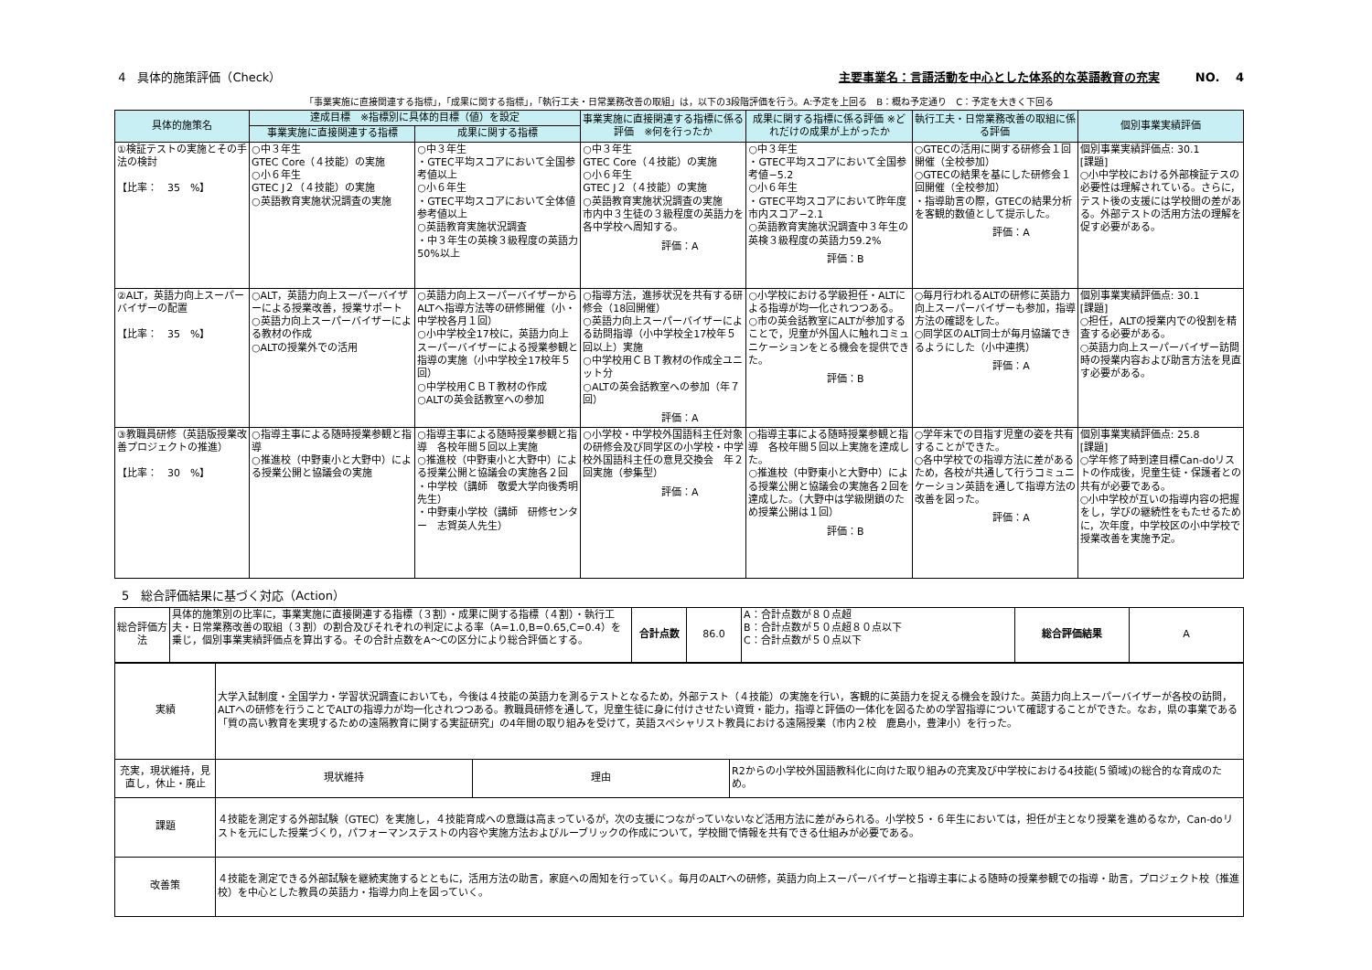4　具体的施策評価（Check） 主要事業名：言語活動を中心とした体系的な英語教育の充実　　　NO.　 4
「事業実施に直接関連する指標」，「成果に関する指標」，「執行工夫・日常業務改善の取組」は，以下の3段階評価を行う。A:予定を上回る　B：概ね予定通り　C：予定を大きく下回る
| 具体的施策名 | 達成目標 ※指標別に具体的目標（値）を設定 | | 事業実施に直接関連する指標に係る評価 ※何を行ったか | 成果に関する指標に係る評価 ※どれだけの成果が上がったか | 執行工夫・日常業務改善の取組に係る評価 | 個別事業実績評価 |
| --- | --- | --- | --- | --- | --- | --- |
| | 事業実施に直接関連する指標 | 成果に関する指標 | | | | |
| ①検証テストの実施とその手法の検討 【比率： 35 %】 | ○中３年生 GTEC Core（４技能）の実施 ○小６年生 GTEC J２（４技能）の実施 ○英語教育実施状況調査の実施 | ○中３年生 ・GTEC平均スコアにおいて全国参考値以上 ○小６年生 ・GTEC平均スコアにおいて全体値参考値以上 ○英語教育実施状況調査 ・中３年生の英検３級程度の英語力50%以上 | ○中３年生 GTEC Core（４技能）の実施 ○小６年生 GTEC J２（４技能）の実施 ○英語教育実施状況調査の実施 市内中３生徒の３級程度の英語力を各中学校へ周知する。 評価：A | ○中３年生 ・GTEC平均スコアにおいて全国参考値−5.2 ○小６年生 ・GTEC平均スコアにおいて昨年度市内スコア−2.1 ○英語教育実施状況調査中３年生の英検３級程度の英語力59.2% 評価：B | ○GTECの活用に関する研修会１回開催（全校参加） ○GTECの結果を基にした研修会１回開催（全校参加） ・指導助言の際，GTECの結果分析を客観的数値として提示した。 評価：A | 個別事業実績評価点: 30.1 [課題] ○小中学校における外部検証テスの必要性は理解されている。さらに，テスト後の支援には学校間の差がある。外部テストの活用方法の理解を促す必要がある。 |
| ②ALT，英語力向上スーパーバイザーの配置 【比率： 35 %】 | ○ALT，英語力向上スーパーバイザーによる授業改善，授業サポート ○英語力向上スーパーバイザーによる教材の作成 ○ALTの授業外での活用 | ○英語力向上スーパーバイザーからALTへ指導方法等の研修開催（小・中学校各月１回） ○小中学校全17校に，英語力向上スーパーバイザーによる授業参観と指導の実施（小中学校全17校年５回） ○中学校用ＣＢＴ教材の作成 ○ALTの英会話教室への参加 | ○指導方法，進捗状況を共有する研修会（18回開催） ○英語力向上スーパーバイザーによる訪問指導（小中学校全17校年５回以上）実施 ○中学校用ＣＢＴ教材の作成全ユニット分 ○ALTの英会話教室への参加（年７回） 評価：A | ○小学校における学級担任・ALTによる指導が均一化されつつある。 ○市の英会話教室にALTが参加することで，児童が外国人に触れコミュニケーションをとる機会を提供できた。 評価：B | ○毎月行われるALTの研修に英語力向上スーパーバイザーも参加，指導方法の確認をした。 ○同学区のALT同士が毎月協議できるようにした（小中連携） 評価：A | 個別事業実績評価点: 30.1 [課題] ○担任，ALTの授業内での役割を精査する必要がある。 ○英語力向上スーパーバイザー訪問時の授業内容および助言方法を見直す必要がある。 |
| ③教職員研修（英語版授業改善プロジェクトの推進） 【比率： 30 %】 | ○指導主事による随時授業参観と指導 ○推進校（中野東小と大野中）による授業公開と協議会の実施 | ○指導主事による随時授業参観と指導 各校年間５回以上実施 ○推進校（中野東小と大野中）による授業公開と協議会の実施各２回 ・中学校（講師 敬愛大学向後秀明先生） ・中野東小学校（講師 研修センター 志賀英人先生） | ○小学校・中学校外国語科主任対象の研修会及び同学区の小学校・中学校外国語科主任の意見交換会 年２回実施（参集型） 評価：A | ○指導主事による随時授業参観と指導 各校年間５回以上実施を達成した。 ○推進校（中野東小と大野中）による授業公開と協議会の実施各２回を達成した。（大野中は学級閉鎖のため授業公開は１回） 評価：B | ○学年末での目指す児童の姿を共有することができた。 ○各中学校での指導方法に差があるため，各校が共通して行うコミュニケーション英語を通して指導方法の改善を図った。 評価：A | 個別事業実績評価点: 25.8 [課題] ○学年修了時到達目標Can-doリストの作成後，児童生徒・保護者との共有が必要である。 ○小中学校が互いの指導内容の把握をし，学びの継続性をもたせるために，次年度，中学校区の小中学校で授業改善を実施予定。 |
5　総合評価結果に基づく対応（Action）
| 総合評価方法 | 具体的施策別の比率に，事業実施に直接関連する指標（３割）・成果に関する指標（４割）・執行工夫・日常業務改善の取組（３割）の割合及びそれぞれの判定による率（A=1.0,B=0.65,C=0.4）を乗じ，個別事業実績評価点を算出する。その合計点数をA～Cの区分により総合評価とする。 | 合計点数 | 86.0 | A：合計点数が８０点超 B：合計点数が５０点超８０点以下 C：合計点数が５０点以下 | 総合評価結果 | A |
| 実績 | 大学入試制度・全国学力・学習状況調査においても，今後は４技能の英語力を測るテストとなるため，外部テスト（４技能）の実施を行い，客観的に英語力を捉える機会を設けた。英語力向上スーパーバイザーが各校の訪問，ALTへの研修を行うことでALTの指導力が均一化されつつある。教職員研修を通して，児童生徒に身に付けさせたい資質・能力，指導と評価の一体化を図るための学習指導について確認することができた。なお，県の事業である「質の高い教育を実現するための遠隔教育に関する実証研究」の4年間の取り組みを受けて，英語スペシャリスト教員における遠隔授業（市内２校 鹿島小，豊津小）を行った。 | | |
| 充実，現状維持，見直し，休止・廃止 | 現状維持 | 理由 | R2からの小学校外国語教科化に向けた取り組みの充実及び中学校における4技能(５領域)の総合的な育成のため。 |
| 課題 | ４技能を測定する外部試験（GTEC）を実施し，４技能育成への意識は高まっているが，次の支援につながっていないなど活用方法に差がみられる。小学校５・６年生においては，担任が主となり授業を進めるなか，Can-doリストを元にした授業づくり，パフォーマンステストの内容や実施方法およびルーブリックの作成について，学校間で情報を共有できる仕組みが必要である。 | | |
| 改善策 | ４技能を測定できる外部試験を継続実施するとともに，活用方法の助言，家庭への周知を行っていく。毎月のALTへの研修，英語力向上スーパーバイザーと指導主事による随時の授業参観での指導・助言，プロジェクト校（推進校）を中心とした教員の英語力・指導力向上を図っていく。 | | |